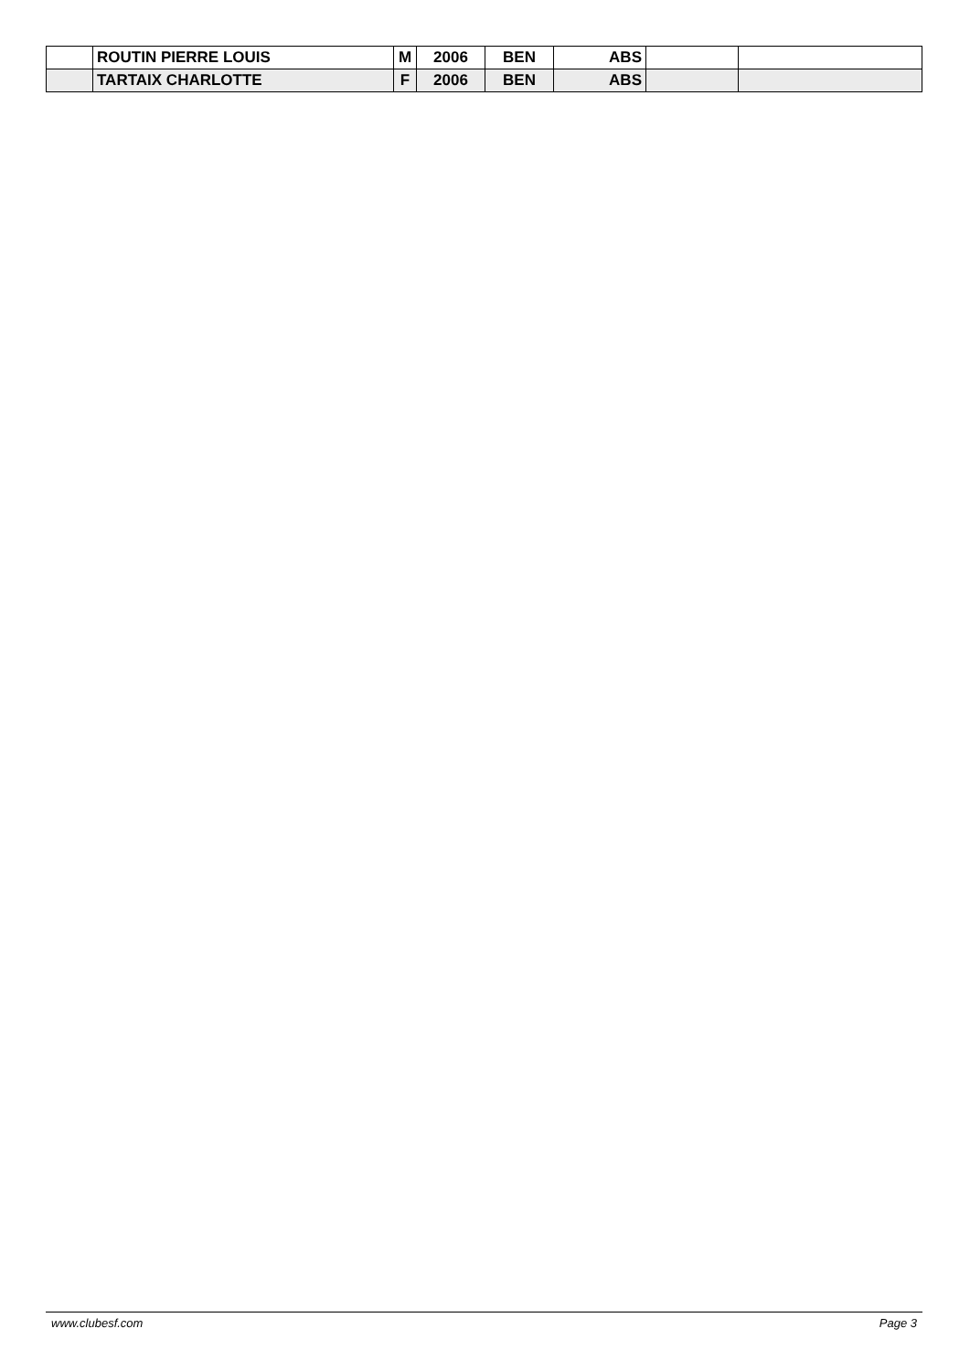| | ROUTIN PIERRE LOUIS | M | 2006 | BEN | ABS | | |
| | TARTAIX CHARLOTTE | F | 2006 | BEN | ABS | | |
www.clubesf.com Page 3